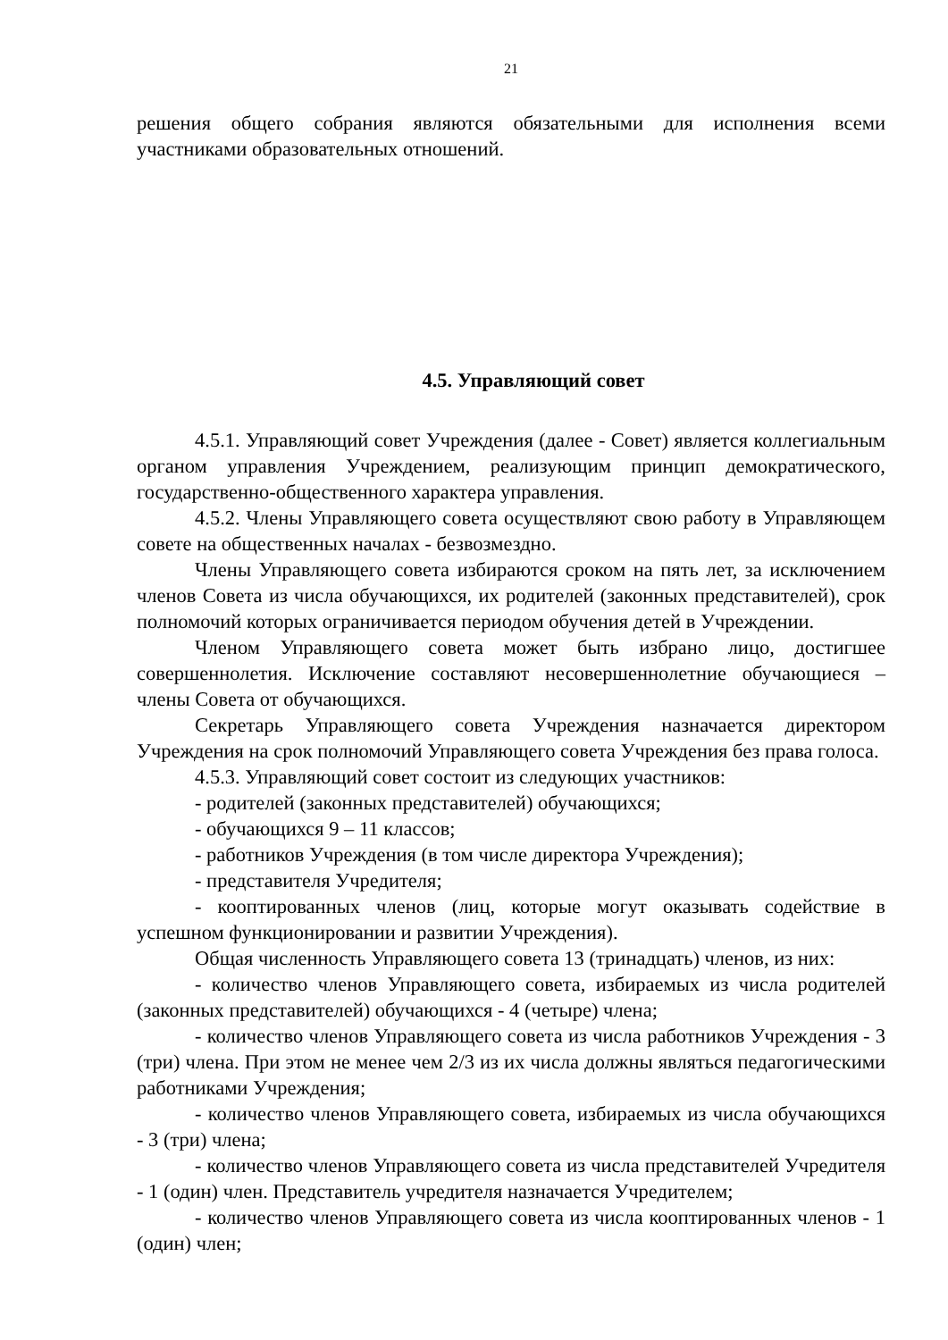21
решения общего собрания являются обязательными для исполнения всеми участниками образовательных отношений.
4.5. Управляющий совет
4.5.1. Управляющий совет Учреждения (далее - Совет) является коллегиальным органом управления Учреждением, реализующим принцип демократического, государственно-общественного характера управления.
4.5.2. Члены Управляющего совета осуществляют свою работу в Управляющем совете на общественных началах - безвозмездно.
Члены Управляющего совета избираются сроком на пять лет, за исключением членов Совета из числа обучающихся, их родителей (законных представителей), срок полномочий которых ограничивается периодом обучения детей в Учреждении.
Членом Управляющего совета может быть избрано лицо, достигшее совершеннолетия. Исключение составляют несовершеннолетние обучающиеся – члены Совета от обучающихся.
Секретарь Управляющего совета Учреждения назначается директором Учреждения на срок полномочий Управляющего совета Учреждения без права голоса.
4.5.3. Управляющий совет состоит из следующих участников:
- родителей (законных представителей) обучающихся;
- обучающихся 9 – 11 классов;
- работников Учреждения (в том числе директора Учреждения);
- представителя Учредителя;
- кооптированных членов (лиц, которые могут оказывать содействие в успешном функционировании и развитии Учреждения).
Общая численность Управляющего совета 13 (тринадцать) членов, из них:
- количество членов Управляющего совета, избираемых из числа родителей (законных представителей) обучающихся - 4 (четыре) члена;
- количество членов Управляющего совета из числа работников Учреждения - 3 (три) члена. При этом не менее чем 2/3 из их числа должны являться педагогическими работниками Учреждения;
- количество членов Управляющего совета, избираемых из числа обучающихся - 3 (три) члена;
- количество членов Управляющего совета из числа представителей Учредителя - 1 (один) член. Представитель учредителя назначается Учредителем;
- количество членов Управляющего совета из числа кооптированных членов - 1 (один) член;